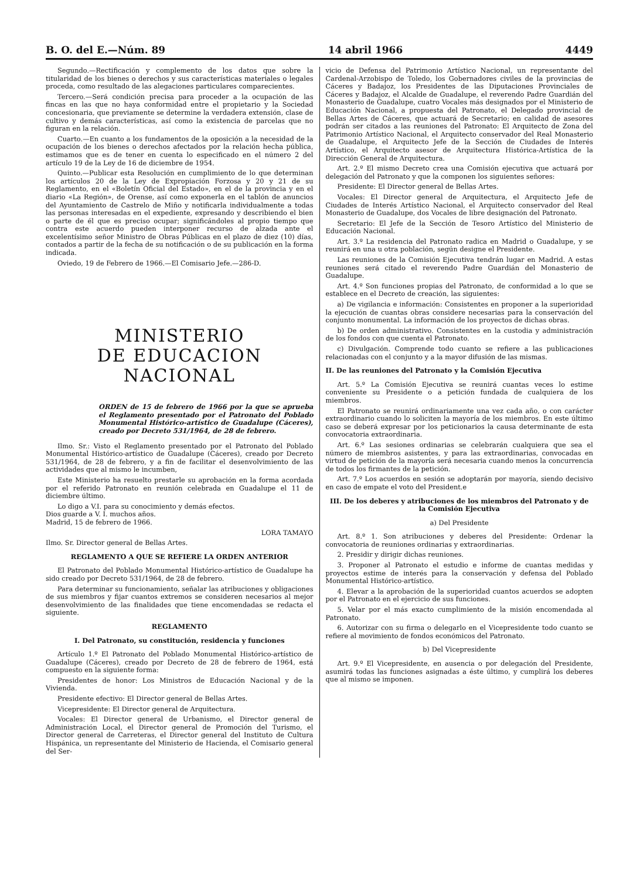B. O. del E.—Núm. 89 14 abril 1966 4449
Segundo.—Rectificación y complemento de los datos que sobre la titularidad de los bienes o derechos y sus características materiales o legales proceda, como resultado de las alegaciones particulares comparecientes.
Tercero.—Será condición precisa para proceder a la ocupación de las fincas en las que no haya conformidad entre el propietario y la Sociedad concesionaria, que previamente se determine la verdadera extensión, clase de cultivo y demás características, así como la existencia de parcelas que no figuran en la relación.
Cuarto.—En cuanto a los fundamentos de la oposición a la necesidad de la ocupación de los bienes o derechos afectados por la relación hecha pública, estimamos que es de tener en cuenta lo especificado en el número 2 del artículo 19 de la Ley de 16 de diciembre de 1954.
Quinto.—Publicar esta Resolución en cumplimiento de lo que determinan los artículos 20 de la Ley de Expropiación Forzosa y 20 y 21 de su Reglamento, en el «Boletín Oficial del Estado», en el de la provincia y en el diario «La Región», de Orense, así como exponerla en el tablón de anuncios del Ayuntamiento de Castrelo de Miño y notificarla individualmente a todas las personas interesadas en el expediente, expresando y describiendo el bien o parte de él que es preciso ocupar; significándoles al propio tiempo que contra este acuerdo pueden interponer recurso de alzada ante el excelentísimo señor Ministro de Obras Públicas en el plazo de diez (10) días, contados a partir de la fecha de su notificación o de su publicación en la forma indicada.
Oviedo, 19 de Febrero de 1966.—El Comisario Jefe.—286-D.
MINISTERIO
DE EDUCACION NACIONAL
ORDEN de 15 de febrero de 1966 por la que se aprueba el Reglamento presentado por el Patronato del Poblado Monumental Histórico-artístico de Guadalupe (Cáceres), creado por Decreto 531/1964, de 28 de febrero.
Ilmo. Sr.: Visto el Reglamento presentado por el Patronato del Poblado Monumental Histórico-artístico de Guadalupe (Cáceres), creado por Decreto 531/1964, de 28 de febrero, y a fin de facilitar el desenvolvimiento de las actividades que al mismo le incumben,
Este Ministerio ha resuelto prestarle su aprobación en la forma acordada por el referido Patronato en reunión celebrada en Guadalupe el 11 de diciembre último.
Lo digo a V.I. para su conocimiento y demás efectos.
Dios guarde a V. I. muchos años.
Madrid, 15 de febrero de 1966.
LORA TAMAYO
Ilmo. Sr. Director general de Bellas Artes.
REGLAMENTO A QUE SE REFIERE LA ORDEN ANTERIOR
El Patronato del Poblado Monumental Histórico-artístico de Guadalupe ha sido creado por Decreto 531/1964, de 28 de febrero.
Para determinar su funcionamiento, señalar las atribuciones y obligaciones de sus miembros y fijar cuantos extremos se consideren necesarios al mejor desenvolvimiento de las finalidades que tiene encomendadas se redacta el siguiente.
REGLAMENTO
I. Del Patronato, su constitución, residencia y funciones
Artículo 1.º El Patronato del Poblado Monumental Histórico-artístico de Guadalupe (Cáceres), creado por Decreto de 28 de febrero de 1964, está compuesto en la siguiente forma:
Presidentes de honor: Los Ministros de Educación Nacional y de la Vivienda.
Presidente efectivo: El Director general de Bellas Artes.
Vicepresidente: El Director general de Arquitectura.
Vocales: El Director general de Urbanismo, el Director general de Administración Local, el Director general de Promoción del Turismo, el Director general de Carreteras, el Director general del Instituto de Cultura Hispánica, un representante del Ministerio de Hacienda, el Comisario general del Ser-
vicio de Defensa del Patrimonio Artístico Nacional, un representante del Cardenal-Arzobispo de Toledo, los Gobernadores civiles de la provincias de Cáceres y Badajoz, los Presidentes de las Diputaciones Provinciales de Cáceres y Badajoz, el Alcalde de Guadalupe, el reverendo Padre Guardián del Monasterio de Guadalupe, cuatro Vocales más designados por el Ministerio de Educación Nacional, a propuesta del Patronato, el Delegado provincial de Bellas Artes de Cáceres, que actuará de Secretario; en calidad de asesores podrán ser citados a las reuniones del Patronato: El Arquitecto de Zona del Patrimonio Artístico Nacional, el Arquitecto conservador del Real Monasterio de Guadalupe, el Arquitecto Jefe de la Sección de Ciudades de Interés Artístico, el Arquitecto asesor de Arquitectura Histórica-Artística de la Dirección General de Arquitectura.
Art. 2.º El mismo Decreto crea una Comisión ejecutiva que actuará por delegación del Patronato y que la componen los siguientes señores:
Presidente: El Director general de Bellas Artes.
Vocales: El Director general de Arquitectura, el Arquitecto Jefe de Ciudades de Interés Artístico Nacional, el Arquitecto conservador del Real Monasterio de Guadalupe, dos Vocales de libre designación del Patronato.
Secretario: El Jefe de la Sección de Tesoro Artístico del Ministerio de Educación Nacional.
Art. 3.º La residencia del Patronato radica en Madrid o Guadalupe, y se reunirá en una u otra población, según designe el Presidente.
Las reuniones de la Comisión Ejecutiva tendrán lugar en Madrid. A estas reuniones será citado el reverendo Padre Guardián del Monasterio de Guadalupe.
Art. 4.º Son funciones propias del Patronato, de conformidad a lo que se establece en el Decreto de creación, las siguientes:
a) De vigilancia e información: Consistentes en proponer a la superioridad la ejecución de cuantas obras considere necesarias para la conservación del conjunto monumental. La información de los proyectos de dichas obras.
b) De orden administrativo. Consistentes en la custodia y administración de los fondos con que cuenta el Patronato.
c) Divulgación. Comprende todo cuanto se refiere a las publicaciones relacionadas con el conjunto y a la mayor difusión de las mismas.
II. De las reuniones del Patronato y la Comisión Ejecutiva
Art. 5.º La Comisión Ejecutiva se reunirá cuantas veces lo estime conveniente su Presidente o a petición fundada de cualquiera de los miembros.
El Patronato se reunirá ordinariamente una vez cada año, o con carácter extraordinario cuando lo soliciten la mayoría de los miembros. En este último caso se deberá expresar por los peticionarios la causa determinante de esta convocatoria extraordinaria.
Art. 6.º Las sesiones ordinarias se celebrarán cualquiera que sea el número de miembros asistentes, y para las extraordinarias, convocadas en virtud de petición de la mayoría será necesaria cuando menos la concurrencia de todos los firmantes de la petición.
Art. 7.º Los acuerdos en sesión se adoptarán por mayoría, siendo decisivo en caso de empate el voto del President.e
III. De los deberes y atribuciones de los miembros del Patronato y de la Comisión Ejecutiva
a) Del Presidente
Art. 8.º 1. Son atribuciones y deberes del Presidente: Ordenar la convocatoria de reuniones ordinarias y extraordinarias.
2. Presidir y dirigir dichas reuniones.
3. Proponer al Patronato el estudio e informe de cuantas medidas y proyectos estime de interés para la conservación y defensa del Poblado Monumental Histórico-artístico.
4. Elevar a la aprobación de la superioridad cuantos acuerdos se adopten por el Patronato en el ejercicio de sus funciones.
5. Velar por el más exacto cumplimiento de la misión encomendada al Patronato.
6. Autorizar con su firma o delegarlo en el Vicepresidente todo cuanto se refiere al movimiento de fondos económicos del Patronato.
b) Del Vicepresidente
Art. 9.º El Vicepresidente, en ausencia o por delegación del Presidente, asumirá todas las funciones asignadas a éste último, y cumplirá los deberes que al mismo se imponen.